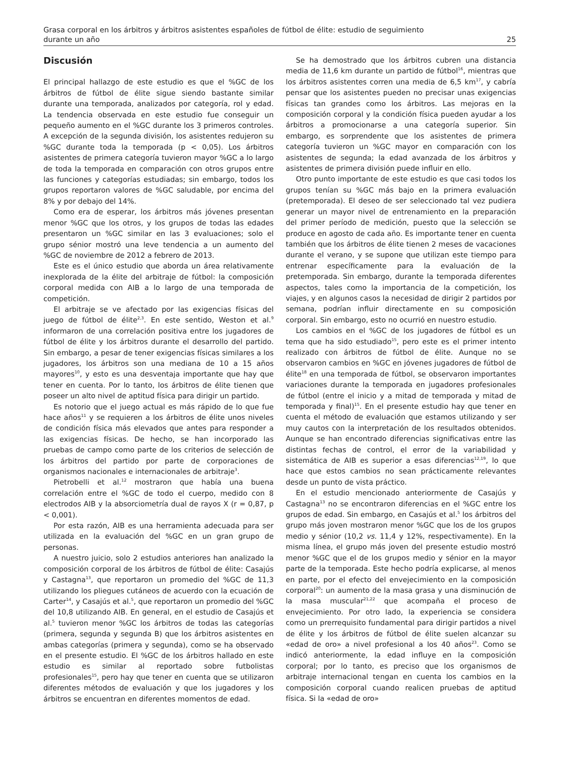Grasa corporal en los árbitros y árbitros asistentes españoles de fútbol de élite: estudio de seguimiento
durante un año 25
Discusión
El principal hallazgo de este estudio es que el %GC de los árbitros de fútbol de élite sigue siendo bastante similar durante una temporada, analizados por categoría, rol y edad. La tendencia observada en este estudio fue conseguir un pequeño aumento en el %GC durante los 3 primeros controles. A excepción de la segunda división, los asistentes redujeron su %GC durante toda la temporada (p < 0,05). Los árbitros asistentes de primera categoría tuvieron mayor %GC a lo largo de toda la temporada en comparación con otros grupos entre las funciones y categorías estudiadas; sin embargo, todos los grupos reportaron valores de %GC saludable, por encima del 8% y por debajo del 14%.
Como era de esperar, los árbitros más jóvenes presentan menor %GC que los otros, y los grupos de todas las edades presentaron un %GC similar en las 3 evaluaciones; solo el grupo sénior mostró una leve tendencia a un aumento del %GC de noviembre de 2012 a febrero de 2013.
Este es el único estudio que aborda un área relativamente inexplorada de la élite del arbitraje de fútbol: la composición corporal medida con AIB a lo largo de una temporada de competición.
El arbitraje se ve afectado por las exigencias físicas del juego de fútbol de élite<sup>2,3</sup>. En este sentido, Weston et al.<sup>9</sup> informaron de una correlación positiva entre los jugadores de fútbol de élite y los árbitros durante el desarrollo del partido. Sin embargo, a pesar de tener exigencias físicas similares a los jugadores, los árbitros son una mediana de 10 a 15 años mayores<sup>10</sup>, y esto es una desventaja importante que hay que tener en cuenta. Por lo tanto, los árbitros de élite tienen que poseer un alto nivel de aptitud física para dirigir un partido.
Es notorio que el juego actual es más rápido de lo que fue hace años<sup>11</sup> y se requieren a los árbitros de élite unos niveles de condición física más elevados que antes para responder a las exigencias físicas. De hecho, se han incorporado las pruebas de campo como parte de los criterios de selección de los árbitros del partido por parte de corporaciones de organismos nacionales e internacionales de arbitraje<sup>3</sup>.
Pietrobelli et al.<sup>12</sup> mostraron que había una buena correlación entre el %GC de todo el cuerpo, medido con 8 electrodos AIB y la absorciometría dual de rayos X (r = 0,87, p < 0,001).
Por esta razón, AIB es una herramienta adecuada para ser utilizada en la evaluación del %GC en un gran grupo de personas.
A nuestro juicio, solo 2 estudios anteriores han analizado la composición corporal de los árbitros de fútbol de élite: Casajús y Castagna<sup>13</sup>, que reportaron un promedio del %GC de 11,3 utilizando los pliegues cutáneos de acuerdo con la ecuación de Carter<sup>14</sup>, y Casajús et al.<sup>5</sup>, que reportaron un promedio del %GC del 10,8 utilizando AIB. En general, en el estudio de Casajús et al.<sup>5</sup> tuvieron menor %GC los árbitros de todas las categorías (primera, segunda y segunda B) que los árbitros asistentes en ambas categorías (primera y segunda), como se ha observado en el presente estudio. El %GC de los árbitros hallado en este estudio es similar al reportado sobre futbolistas profesionales<sup>15</sup>, pero hay que tener en cuenta que se utilizaron diferentes métodos de evaluación y que los jugadores y los árbitros se encuentran en diferentes momentos de edad.
Se ha demostrado que los árbitros cubren una distancia media de 11,6 km durante un partido de fútbol<sup>16</sup>, mientras que los árbitros asistentes corren una media de 6,5 km<sup>17</sup>, y cabría pensar que los asistentes pueden no precisar unas exigencias físicas tan grandes como los árbitros. Las mejoras en la composición corporal y la condición física pueden ayudar a los árbitros a promocionarse a una categoría superior. Sin embargo, es sorprendente que los asistentes de primera categoría tuvieron un %GC mayor en comparación con los asistentes de segunda; la edad avanzada de los árbitros y asistentes de primera división puede influir en ello.
Otro punto importante de este estudio es que casi todos los grupos tenían su %GC más bajo en la primera evaluación (pretemporada). El deseo de ser seleccionado tal vez pudiera generar un mayor nivel de entrenamiento en la preparación del primer período de medición, puesto que la selección se produce en agosto de cada año. Es importante tener en cuenta también que los árbitros de élite tienen 2 meses de vacaciones durante el verano, y se supone que utilizan este tiempo para entrenar específicamente para la evaluación de la pretemporada. Sin embargo, durante la temporada diferentes aspectos, tales como la importancia de la competición, los viajes, y en algunos casos la necesidad de dirigir 2 partidos por semana, podrían influir directamente en su composición corporal. Sin embargo, esto no ocurrió en nuestro estudio.
Los cambios en el %GC de los jugadores de fútbol es un tema que ha sido estudiado<sup>15</sup>, pero este es el primer intento realizado con árbitros de fútbol de élite. Aunque no se observaron cambios en %GC en jóvenes jugadores de fútbol de élite<sup>18</sup> en una temporada de fútbol, se observaron importantes variaciones durante la temporada en jugadores profesionales de fútbol (entre el inicio y a mitad de temporada y mitad de temporada y final)<sup>15</sup>. En el presente estudio hay que tener en cuenta el método de evaluación que estamos utilizando y ser muy cautos con la interpretación de los resultados obtenidos. Aunque se han encontrado diferencias significativas entre las distintas fechas de control, el error de la variabilidad y sistemática de AIB es superior a esas diferencias<sup>12,19</sup>, lo que hace que estos cambios no sean prácticamente relevantes desde un punto de vista práctico.
En el estudio mencionado anteriormente de Casajús y Castagna<sup>13</sup> no se encontraron diferencias en el %GC entre los grupos de edad. Sin embargo, en Casajús et al.<sup>5</sup> los árbitros del grupo más joven mostraron menor %GC que los de los grupos medio y sénior (10,2 vs. 11,4 y 12%, respectivamente). En la misma línea, el grupo más joven del presente estudio mostró menor %GC que el de los grupos medio y sénior en la mayor parte de la temporada. Este hecho podría explicarse, al menos en parte, por el efecto del envejecimiento en la composición corporal<sup>20</sup>: un aumento de la masa grasa y una disminución de la masa muscular<sup>21,22</sup> que acompaña el proceso de envejecimiento. Por otro lado, la experiencia se considera como un prerrequisito fundamental para dirigir partidos a nivel de élite y los árbitros de fútbol de élite suelen alcanzar su «edad de oro» a nivel profesional a los 40 años<sup>23</sup>. Como se indicó anteriormente, la edad influye en la composición corporal; por lo tanto, es preciso que los organismos de arbitraje internacional tengan en cuenta los cambios en la composición corporal cuando realicen pruebas de aptitud física. Si la «edad de oro»